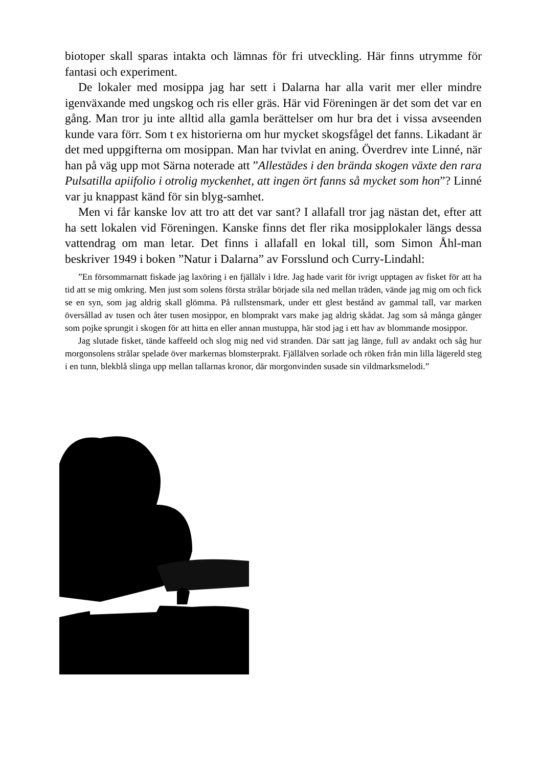biotoper skall sparas intakta och lämnas för fri utveckling. Här finns utrymme för fantasi och experiment.
De lokaler med mosippa jag har sett i Dalarna har alla varit mer eller mindre igenväxande med ungskog och ris eller gräs. Här vid Föreningen är det som det var en gång. Man tror ju inte alltid alla gamla berättelser om hur bra det i vissa avseenden kunde vara förr. Som t ex historierna om hur mycket skogsfågel det fanns. Likadant är det med uppgifterna om mosippan. Man har tvivlat en aning. Överdrev inte Linné, när han på väg upp mot Särna noterade att ”Allestädes i den brända skogen växte den rara Pulsatilla apiifolio i otrolig myckenhet, att ingen ört fanns så mycket som hon”? Linné var ju knappast känd för sin blyg-samhet.
Men vi får kanske lov att tro att det var sant? I allafall tror jag nästan det, efter att ha sett lokalen vid Föreningen. Kanske finns det fler rika mosipplokaler längs dessa vattendrag om man letar. Det finns i allafall en lokal till, som Simon Åhl-man beskriver 1949 i boken ”Natur i Dalarna” av Forsslund och Curry-Lindahl:
”En försommarnatt fiskade jag laxöring i en fjällälv i Idre. Jag hade varit för ivrigt upptagen av fisket för att ha tid att se mig omkring. Men just som solens första strålar började sila ned mellan träden, vände jag mig om och fick se en syn, som jag aldrig skall glömma. På rullstensmark, under ett glest bestånd av gammal tall, var marken översållad av tusen och åter tusen mosippor, en blomprakt vars make jag aldrig skådat. Jag som så många gånger som pojke sprungit i skogen för att hitta en eller annan mustuppa, här stod jag i ett hav av blommande mosippor.
Jag slutade fisket, tände kaffeeld och slog mig ned vid stranden. Där satt jag länge, full av andakt och såg hur morgonsolens strålar spelade över markernas blomsterprakt. Fjällälven sorlade och röken från min lilla lägereld steg i en tunn, blekblå slinga upp mellan tallarnas kronor, där morgonvinden susade sin vildmarksmelodi.”